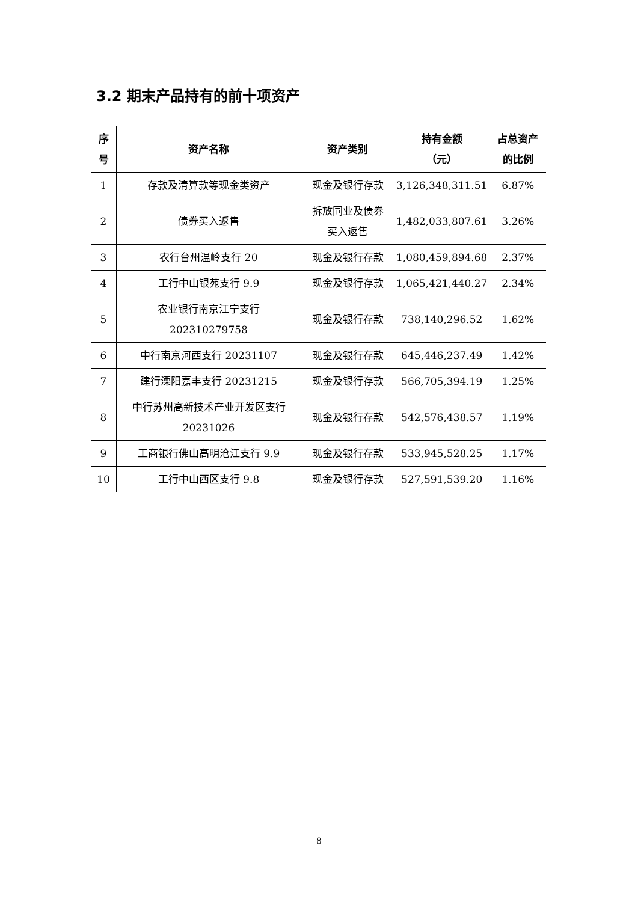3.2 期末产品持有的前十项资产
| 序 号 | 资产名称 | 资产类别 | 持有金额 （元） | 占总资产 的比例 |
| --- | --- | --- | --- | --- |
| 1 | 存款及清算款等现金类资产 | 现金及银行存款 | 3,126,348,311.51 | 6.87% |
| 2 | 债券买入返售 | 拆放同业及债券 买入返售 | 1,482,033,807.61 | 3.26% |
| 3 | 农行台州温岭支行 20 | 现金及银行存款 | 1,080,459,894.68 | 2.37% |
| 4 | 工行中山银苑支行 9.9 | 现金及银行存款 | 1,065,421,440.27 | 2.34% |
| 5 | 农业银行南京江宁支行 202310279758 | 现金及银行存款 | 738,140,296.52 | 1.62% |
| 6 | 中行南京河西支行 20231107 | 现金及银行存款 | 645,446,237.49 | 1.42% |
| 7 | 建行溧阳嘉丰支行 20231215 | 现金及银行存款 | 566,705,394.19 | 1.25% |
| 8 | 中行苏州高新技术产业开发区支行 20231026 | 现金及银行存款 | 542,576,438.57 | 1.19% |
| 9 | 工商银行佛山高明沧江支行 9.9 | 现金及银行存款 | 533,945,528.25 | 1.17% |
| 10 | 工行中山西区支行 9.8 | 现金及银行存款 | 527,591,539.20 | 1.16% |
8